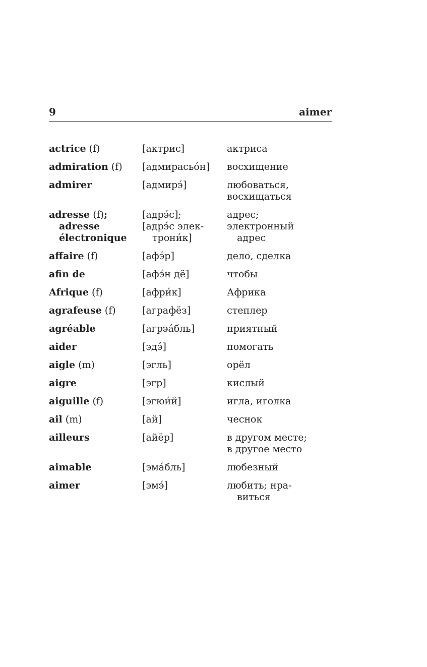9 aimer
| actrice (f) | [актрис] | актриса |
| admiration (f) | [адмирасьóн] | восхищение |
| admirer | [адмирэ́] | любоваться, восхищаться |
| adresse (f) ; adresse électronique | [адрэ́с]; [адрэ́с элек- трони́к] | адрес; электронный адрес |
| affaire (f) | [афэ́р] | дело, сделка |
| afin de | [афэ́н дё] | чтобы |
| Afrique (f) | [афри́к] | Африка |
| agrafeuse (f) | [аграфёз] | степлер |
| agréable | [агрэáбль] | приятный |
| aider | [эдэ́] | помогать |
| aigle (m) | [эгль] | орёл |
| aigre | [эгр] | кислый |
| aiguille (f) | [эгюи́й] | игла, иголка |
| ail (m) | [ай] | чеснок |
| ailleurs | [айёр] | в другом месте; в другое место |
| aimable | [эмáбль] | любезный |
| aimer | [эмэ́] | любить; нра- виться |